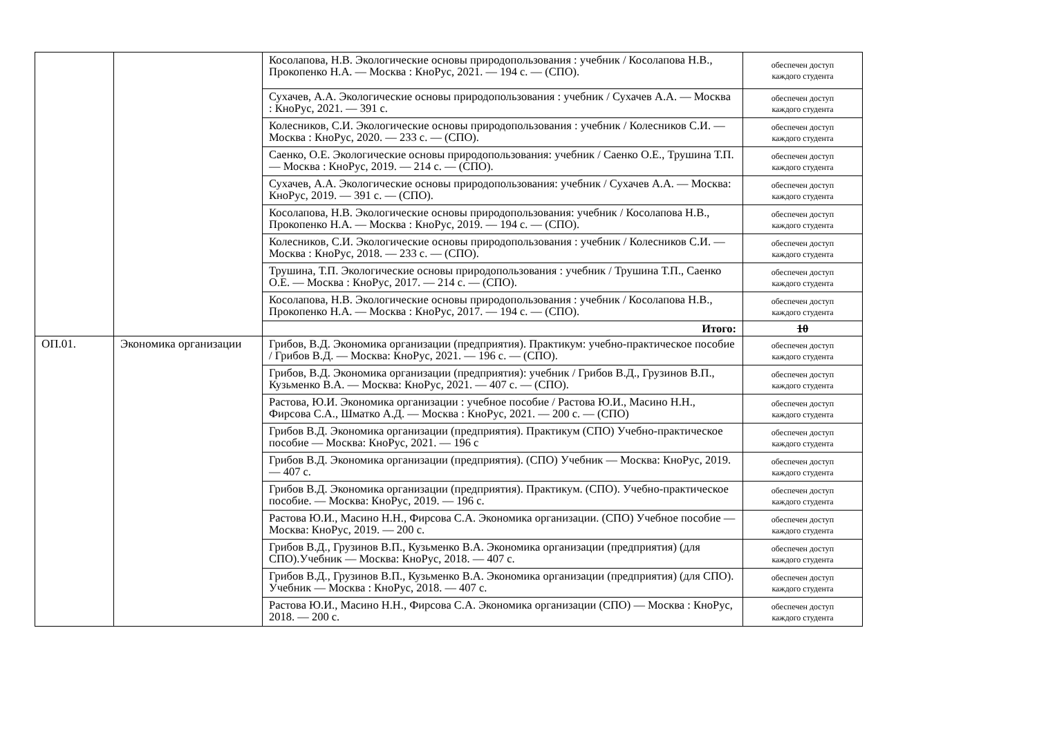| | | Косолапова, Н.В. Экологические основы природопользования : учебник / Косолапова Н.В., Прокопенко Н.А. — Москва : КноРус, 2021. — 194 с. — (СПО). | обеспечен доступ каждого студента |
| | | Сухачев, А.А. Экологические основы природопользования : учебник / Сухачев А.А. — Москва : КноРус, 2021. — 391 с. | обеспечен доступ каждого студента |
| | | Колесников, С.И. Экологические основы природопользования : учебник / Колесников С.И. — Москва : КноРус, 2020. — 233 с. — (СПО). | обеспечен доступ каждого студента |
| | | Саенко, О.Е. Экологические основы природопользования: учебник / Саенко О.Е., Трушина Т.П. — Москва : КноРус, 2019. — 214 с. — (СПО). | обеспечен доступ каждого студента |
| | | Сухачев, А.А. Экологические основы природопользования: учебник / Сухачев А.А. — Москва: КноРус, 2019. — 391 с. — (СПО). | обеспечен доступ каждого студента |
| | | Косолапова, Н.В. Экологические основы природопользования: учебник / Косолапова Н.В., Прокопенко Н.А. — Москва : КноРус, 2019. — 194 с. — (СПО). | обеспечен доступ каждого студента |
| | | Колесников, С.И. Экологические основы природопользования : учебник / Колесников С.И. — Москва : КноРус, 2018. — 233 с. — (СПО). | обеспечен доступ каждого студента |
| | | Трушина, Т.П. Экологические основы природопользования : учебник / Трушина Т.П., Саенко О.Е. — Москва : КноРус, 2017. — 214 с. — (СПО). | обеспечен доступ каждого студента |
| | | Косолапова, Н.В. Экологические основы природопользования : учебник / Косолапова Н.В., Прокопенко Н.А. — Москва : КноРус, 2017. — 194 с. — (СПО). | обеспечен доступ каждого студента |
| | | Итого: | 10 |
| ОП.01. | Экономика организации | Грибов, В.Д. Экономика организации (предприятия). Практикум: учебно-практическое пособие / Грибов В.Д. — Москва: КноРус, 2021. — 196 с. — (СПО). | обеспечен доступ каждого студента |
| | | Грибов, В.Д. Экономика организации (предприятия): учебник / Грибов В.Д., Грузинов В.П., Кузьменко В.А. — Москва: КноРус, 2021. — 407 с. — (СПО). | обеспечен доступ каждого студента |
| | | Растова, Ю.И. Экономика организации : учебное пособие / Растова Ю.И., Масино Н.Н., Фирсова С.А., Шматко А.Д. — Москва : КноРус, 2021. — 200 с. — (СПО) | обеспечен доступ каждого студента |
| | | Грибов В.Д. Экономика организации (предприятия). Практикум (СПО) Учебно-практическое пособие — Москва: КноРус, 2021. — 196 с | обеспечен доступ каждого студента |
| | | Грибов В.Д. Экономика организации (предприятия). (СПО) Учебник — Москва: КноРус, 2019. — 407 с. | обеспечен доступ каждого студента |
| | | Грибов В.Д. Экономика организации (предприятия). Практикум. (СПО). Учебно-практическое пособие. — Москва: КноРус, 2019. — 196 с. | обеспечен доступ каждого студента |
| | | Растова Ю.И., Масино Н.Н., Фирсова С.А. Экономика организации. (СПО) Учебное пособие — Москва: КноРус, 2019. — 200 с. | обеспечен доступ каждого студента |
| | | Грибов В.Д., Грузинов В.П., Кузьменко В.А. Экономика организации (предприятия) (для СПО).Учебник — Москва: КноРус, 2018. — 407 с. | обеспечен доступ каждого студента |
| | | Грибов В.Д., Грузинов В.П., Кузьменко В.А. Экономика организации (предприятия) (для СПО). Учебник — Москва : КноРус, 2018. — 407 с. | обеспечен доступ каждого студента |
| | | Растова Ю.И., Масино Н.Н., Фирсова С.А. Экономика организации (СПО) — Москва : КноРус, 2018. — 200 с. | обеспечен доступ каждого студента |